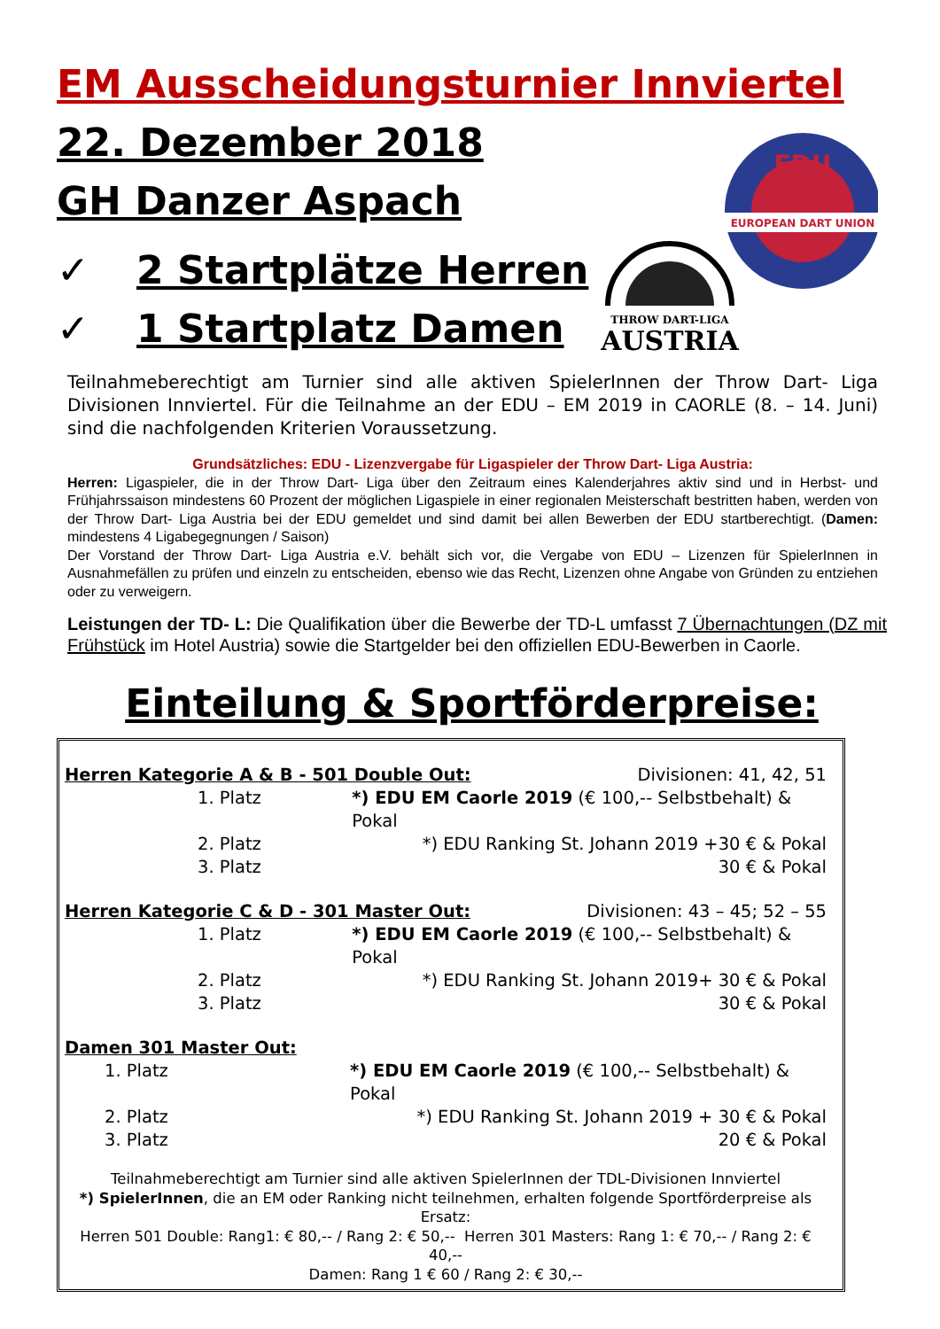EM Ausscheidungsturnier Innviertel
22. Dezember 2018
GH Danzer Aspach
✓ 2 Startplätze Herren
✓ 1 Startplatz Damen
EDU
EUROPEAN DART UNION
THROW DART-LIGA
AUSTRIA
Teilnahmeberechtigt am Turnier sind alle aktiven SpielerInnen der Throw Dart- Liga Divisionen Innviertel. Für die Teilnahme an der EDU – EM 2019 in CAORLE (8. – 14. Juni) sind die nachfolgenden Kriterien Voraussetzung.
Grundsätzliches: EDU - Lizenzvergabe für Ligaspieler der Throw Dart- Liga Austria:
Herren: Ligaspieler, die in der Throw Dart- Liga über den Zeitraum eines Kalenderjahres aktiv sind und in Herbst- und Frühjahrssaison mindestens 60 Prozent der möglichen Ligaspiele in einer regionalen Meisterschaft bestritten haben, werden von der Throw Dart- Liga Austria bei der EDU gemeldet und sind damit bei allen Bewerben der EDU startberechtigt. (Damen: mindestens 4 Ligabegegnungen / Saison)
Der Vorstand der Throw Dart- Liga Austria e.V. behält sich vor, die Vergabe von EDU – Lizenzen für SpielerInnen in Ausnahmefällen zu prüfen und einzeln zu entscheiden, ebenso wie das Recht, Lizenzen ohne Angabe von Gründen zu entziehen oder zu verweigern.
Leistungen der TD- L: Die Qualifikation über die Bewerbe der TD-L umfasst 7 Übernachtungen (DZ mit Frühstück im Hotel Austria) sowie die Startgelder bei den offiziellen EDU-Bewerben in Caorle.
Einteilung & Sportförderpreise:
Herren Kategorie A & B - 501 Double Out: Divisionen: 41, 42, 51
1. Platz *) EDU EM Caorle 2019 (€ 100,-- Selbstbehalt) & Pokal
2. Platz *) EDU Ranking St. Johann 2019 +30 € & Pokal
3. Platz 30 € & Pokal
Herren Kategorie C & D - 301 Master Out: Divisionen: 43 – 45; 52 – 55
1. Platz *) EDU EM Caorle 2019 (€ 100,-- Selbstbehalt) & Pokal
2. Platz *) EDU Ranking St. Johann 2019+ 30 € & Pokal
3. Platz 30 € & Pokal
Damen 301 Master Out:
1. Platz *) EDU EM Caorle 2019 (€ 100,-- Selbstbehalt) & Pokal
2. Platz *) EDU Ranking St. Johann 2019 + 30 € & Pokal
3. Platz 20 € & Pokal
Teilnahmeberechtigt am Turnier sind alle aktiven SpielerInnen der TDL-Divisionen Innviertel
*) SpielerInnen, die an EM oder Ranking nicht teilnehmen, erhalten folgende Sportförderpreise als Ersatz:
Herren 501 Double: Rang1: € 80,-- / Rang 2: € 50,-- Herren 301 Masters: Rang 1: € 70,-- / Rang 2: € 40,--
Damen: Rang 1 € 60 / Rang 2: € 30,--